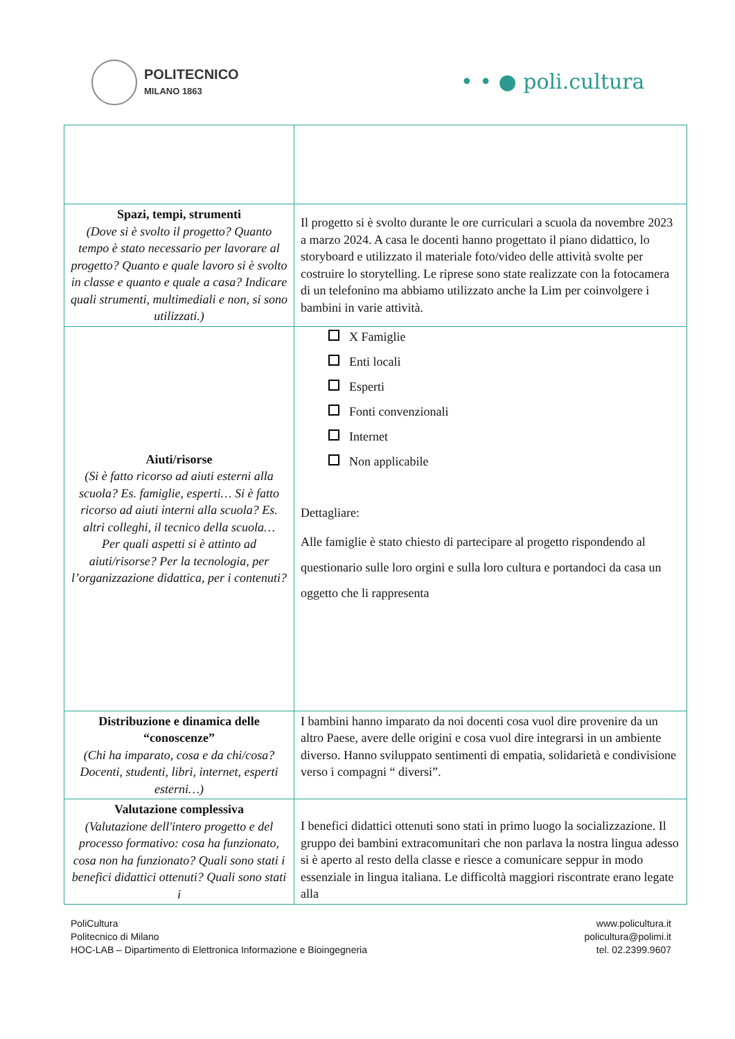POLITECNICO
MILANO 1863
• • ● poli.cultura
| Spazi, tempi, strumenti (Dove si è svolto il progetto? Quanto tempo è stato necessario per lavorare al progetto? Quanto e quale lavoro si è svolto in classe e quanto e quale a casa? Indicare quali strumenti, multimediali e non, si sono utilizzati.) | Il progetto si è svolto durante le ore curriculari a scuola da novembre 2023 a marzo 2024. A casa le docenti hanno progettato il piano didattico, lo storyboard e utilizzato il materiale foto/video delle attività svolte per costruire lo storytelling. Le riprese sono state realizzate con la fotocamera di un telefonino ma abbiamo utilizzato anche la Lim per coinvolgere i bambini in varie attività. |
| Aiuti/risorse (Si è fatto ricorso ad aiuti esterni alla scuola? Es. famiglie, esperti… Si è fatto ricorso ad aiuti interni alla scuola? Es. altri colleghi, il tecnico della scuola… Per quali aspetti si è attinto ad aiuti/risorse? Per la tecnologia, per l’organizzazione didattica, per i contenuti? | X Famiglie Enti locali Esperti Fonti convenzionali Internet Non applicabile Dettagliare: Alle famiglie è stato chiesto di partecipare al progetto rispondendo al questionario sulle loro orgini e sulla loro cultura e portandoci da casa un oggetto che li rappresenta |
| Distribuzione e dinamica delle “conoscenze” (Chi ha imparato, cosa e da chi/cosa? Docenti, studenti, libri, internet, esperti esterni…) | I bambini hanno imparato da noi docenti cosa vuol dire provenire da un altro Paese, avere delle origini e cosa vuol dire integrarsi in un ambiente diverso. Hanno sviluppato sentimenti di empatia, solidarietà e condivisione verso i compagni “ diversi”. |
| Valutazione complessiva (Valutazione dell'intero progetto e del processo formativo: cosa ha funzionato, cosa non ha funzionato? Quali sono stati i benefici didattici ottenuti? Quali sono stati i | I benefici didattici ottenuti sono stati in primo luogo la socializzazione. Il gruppo dei bambini extracomunitari che non parlava la nostra lingua adesso si è aperto al resto della classe e riesce a comunicare seppur in modo essenziale in lingua italiana. Le difficoltà maggiori riscontrate erano legate alla |
PoliCultura
Politecnico di Milano
HOC-LAB – Dipartimento di Elettronica Informazione e Bioingegneria
www.policultura.it
policultura@polimi.it
tel. 02.2399.9607